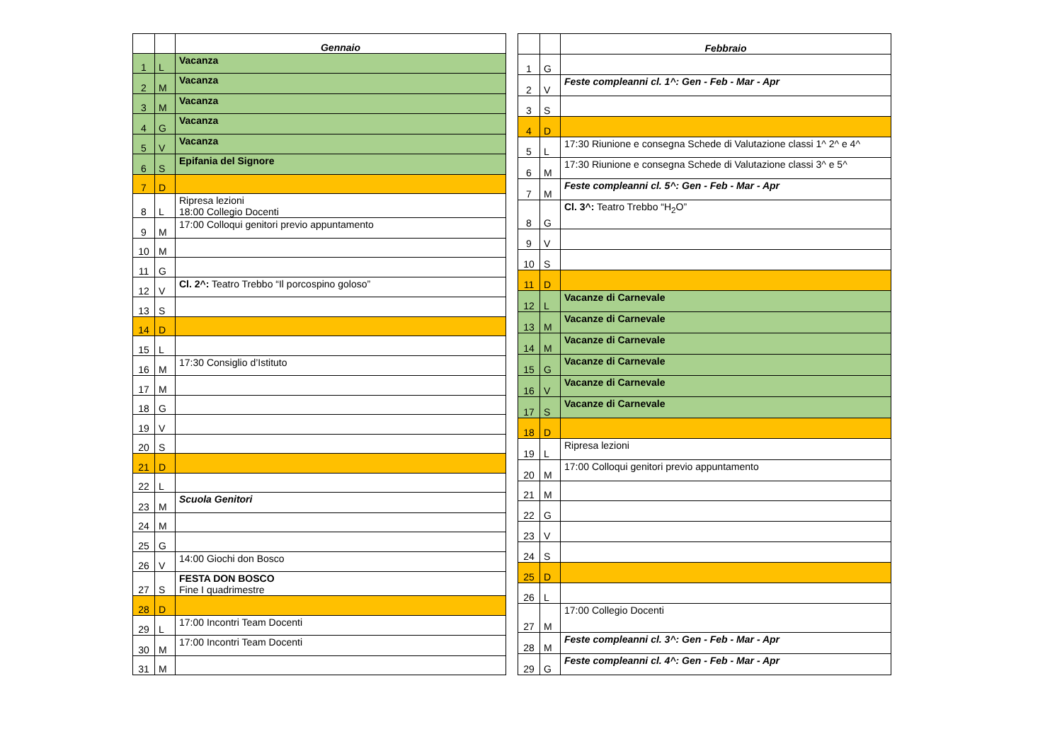| | | Gennaio |
| --- | --- | --- |
| 1 | L | Vacanza |
| 2 | M | Vacanza |
| 3 | M | Vacanza |
| 4 | G | Vacanza |
| 5 | V | Vacanza |
| 6 | S | Epifania del Signore |
| 7 | D | |
| 8 | L | Ripresa lezioni 18:00 Collegio Docenti |
| 9 | M | 17:00 Colloqui genitori previo appuntamento |
| 10 | M | |
| 11 | G | |
| 12 | V | Cl. 2^: Teatro Trebbo “Il porcospino goloso” |
| 13 | S | |
| 14 | D | |
| 15 | L | |
| 16 | M | 17:30 Consiglio d’Istituto |
| 17 | M | |
| 18 | G | |
| 19 | V | |
| 20 | S | |
| 21 | D | |
| 22 | L | |
| 23 | M | Scuola Genitori |
| 24 | M | |
| 25 | G | |
| 26 | V | 14:00 Giochi don Bosco |
| 27 | S | FESTA DON BOSCO Fine I quadrimestre |
| 28 | D | |
| 29 | L | 17:00 Incontri Team Docenti |
| 30 | M | 17:00 Incontri Team Docenti |
| 31 | M | |
| | | Febbraio |
| --- | --- | --- |
| 1 | G | |
| 2 | V | Feste compleanni cl. 1^: Gen - Feb - Mar - Apr |
| 3 | S | |
| 4 | D | |
| 5 | L | 17:30 Riunione e consegna Schede di Valutazione classi 1^ 2^ e 4^ |
| 6 | M | 17:30 Riunione e consegna Schede di Valutazione classi 3^ e 5^ |
| 7 | M | Feste compleanni cl. 5^: Gen - Feb - Mar - Apr |
| 8 | G | Cl. 3^: Teatro Trebbo “H<sub>2</sub>O” |
| 9 | V | |
| 10 | S | |
| 11 | D | |
| 12 | L | Vacanze di Carnevale |
| 13 | M | Vacanze di Carnevale |
| 14 | M | Vacanze di Carnevale |
| 15 | G | Vacanze di Carnevale |
| 16 | V | Vacanze di Carnevale |
| 17 | S | Vacanze di Carnevale |
| 18 | D | |
| 19 | L | Ripresa lezioni |
| 20 | M | 17:00 Colloqui genitori previo appuntamento |
| 21 | M | |
| 22 | G | |
| 23 | V | |
| 24 | S | |
| 25 | D | |
| 26 | L | |
| 27 | M | 17:00 Collegio Docenti |
| 28 | M | Feste compleanni cl. 3^: Gen - Feb - Mar - Apr |
| 29 | G | Feste compleanni cl. 4^: Gen - Feb - Mar - Apr |